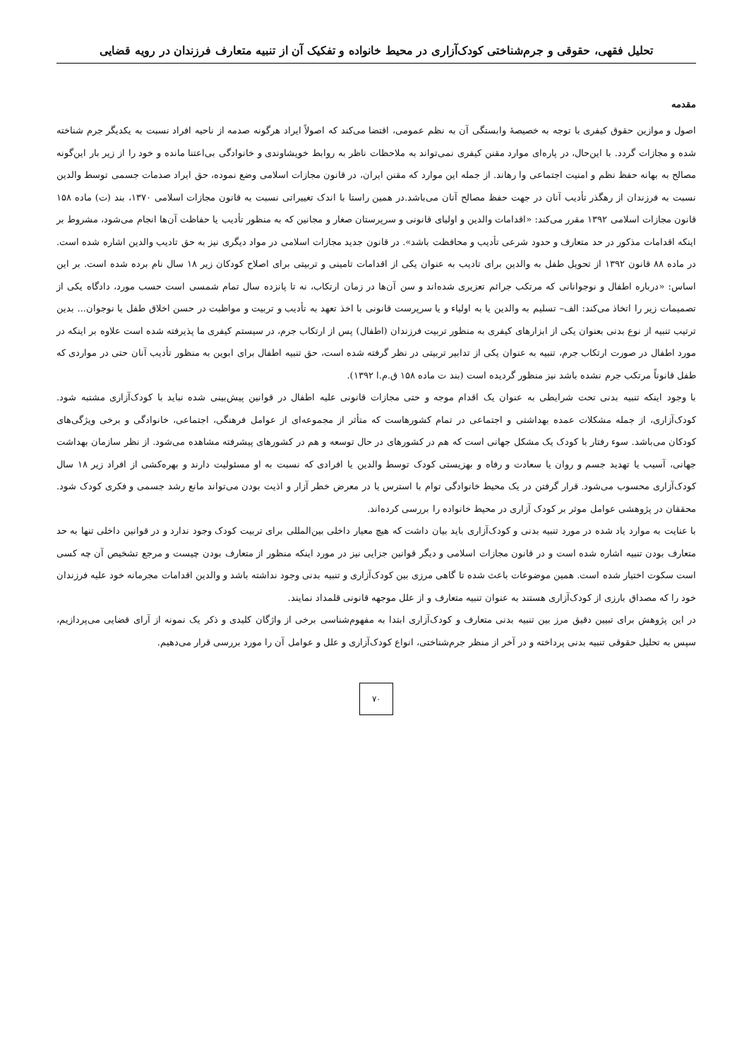تحلیل فقهی، حقوقی و جرم‌شناختی کودک‌آزاری در محیط خانواده و تفکیک آن از تنبیه متعارف فرزندان در رویه قضایی
مقدمه
اصول و موازین حقوق کیفری با توجه به خصیصهٔ وابستگی آن به نظم عمومی، اقتضا می‌کند که اصولاً ایراد هرگونه صدمه از ناحیه افراد نسبت به یکدیگر جرم شناخته شده و مجازات گردد. با این‌حال، در پاره‌ای موارد مقنن کیفری نمی‌تواند به ملاحظات ناظر به روابط خویشاوندی و خانوادگی بی‌اعتنا مانده و خود را از زیر بار این‌گونه مصالح به بهانه حفظ نظم و امنیت اجتماعی وا رهاند. از جمله این موارد که مقنن ایران، در قانون مجازات اسلامی وضع نموده، حق ایراد صدمات جسمی توسط والدین نسبت به فرزندان از رهگذر تأدیب آنان در جهت حفظ مصالح آنان می‌باشد.در همین راستا با اندک تغییراتی نسبت به قانون مجازات اسلامی ۱۳۷۰، بند (ت) ماده ۱۵۸ قانون مجازات اسلامی ۱۳۹۲ مقرر می‌کند: «اقدامات والدین و اولیای قانونی و سرپرستان صغار و مجانین که به منظور تأدیب یا حفاظت آن‌ها انجام می‌شود، مشروط بر اینکه اقدامات مذکور در حد متعارف و حدود شرعی تأدیب و محافظت باشد». در قانون جدید مجازات اسلامی در مواد دیگری نیز به حق تادیب والدین اشاره شده است. در ماده ۸۸ قانون ۱۳۹۲ از تحویل طفل به والدین برای تادیب به عنوان یکی از اقدامات تامینی و تربیتی برای اصلاح کودکان زیر ۱۸ سال نام برده شده است. بر این اساس: «درباره اطفال و نوجوانانی که مرتکب جرائم تعزیری شده‌اند و سن آن‌ها در زمان ارتکاب، نه تا پانزده سال تمام شمسی است حسب مورد، دادگاه یکی از تصمیمات زیر را اتخاذ می‌کند: الف– تسلیم به والدین یا به اولیاء و یا سرپرست قانونی با اخذ تعهد به تأدیب و تربیت و مواظبت در حسن اخلاق طفل یا نوجوان... بدین ترتیب تنبیه از نوع بدنی بعنوان یکی از ابزارهای کیفری به منظور تربیت فرزندان (اطفال) پس از ارتکاب جرم، در سیستم کیفری ما پذیرفته شده است علاوه بر اینکه در مورد اطفال در صورت ارتکاب جرم، تنبیه به عنوان یکی از تدابیر تربیتی در نظر گرفته شده است، حق تنبیه اطفال برای ابوین به منظور تأدیب آنان حتی در مواردی که طفل قانوناً مرتکب جرم نشده باشد نیز منظور گردیده است (بند ت ماده ۱۵۸ ق.م.ا ۱۳۹۲).
با وجود اینکه تنبیه بدنی تحت شرایطی به عنوان یک اقدام موجه و حتی مجازات قانونی علیه اطفال در قوانین پیش‌بینی شده نباید با کودک‌آزاری مشتبه شود. کودک‌آزاری، از جمله مشکلات عمده بهداشتی و اجتماعی در تمام کشورهاست که متأثر از مجموعه‌ای از عوامل فرهنگی، اجتماعی، خانوادگی و برخی ویژگی‌های کودکان می‌باشد. سوء رفتار با کودک یک مشکل جهانی است که هم در کشورهای در حال توسعه و هم در کشورهای پیشرفته مشاهده می‌شود. از نظر سازمان بهداشت جهانی، آسیب یا تهدید جسم و روان یا سعادت و رفاه و بهزیستی کودک توسط والدین یا افرادی که نسبت به او مسئولیت دارند و بهره‌کشی از افراد زیر ۱۸ سال کودک‌آزاری محسوب می‌شود. قرار گرفتن در یک محیط خانوادگی توام با استرس یا در معرض خطر آزار و اذیت بودن می‌تواند مانع رشد جسمی و فکری کودک شود. محققان در پژوهشی عوامل موثر بر کودک آزاری در محیط خانواده را بررسی کرده‌اند.
با عنایت به موارد یاد شده در مورد تنبیه بدنی و کودک‌آزاری باید بیان داشت که هیچ معیار داخلی بین‌المللی برای تربیت کودک وجود ندارد و در قوانین داخلی تنها به حد متعارف بودن تنبیه اشاره شده است و در قانون مجازات اسلامی و دیگر قوانین جزایی نیز در مورد اینکه منظور از متعارف بودن چیست و مرجع تشخیص آن چه کسی است سکوت اختیار شده است. همین موضوعات باعث شده تا گاهی مرزی بین کودک‌آزاری و تنبیه بدنی وجود نداشته باشد و والدین اقدامات مجرمانه خود علیه فرزندان خود را که مصداق بارزی از کودک‌آزاری هستند به عنوان تنبیه متعارف و از علل موجهه قانونی قلمداد نمایند.
در این پژوهش برای تبیین دقیق مرز بین تنبیه بدنی متعارف و کودک‌آزاری ابتدا به مفهوم‌شناسی برخی از واژگان کلیدی و ذکر یک نمونه از آرای قضایی می‌پردازیم، سپس به تحلیل حقوقی تنبیه بدنی پرداخته و در آخر از منظر جرم‌شناختی، انواع کودک‌آزاری و علل و عوامل آن را مورد بررسی قرار می‌دهیم.
۷۰